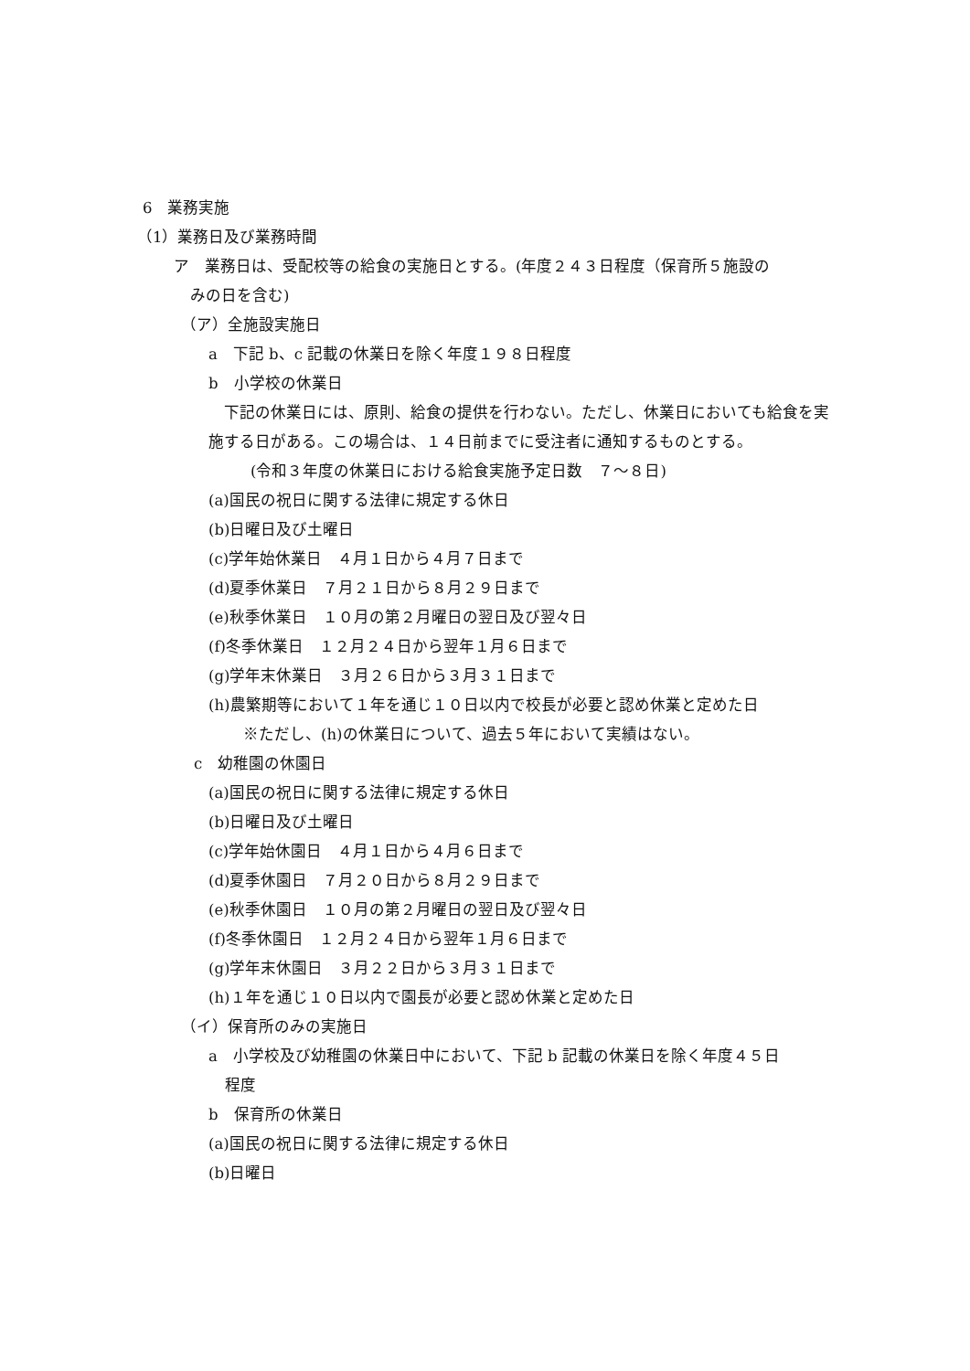6　業務実施
（1）業務日及び業務時間
ア　業務日は、受配校等の給食の実施日とする。(年度２４３日程度（保育所５施設の
みの日を含む)
（ア）全施設実施日
a　下記 b、c 記載の休業日を除く年度１９８日程度
b　小学校の休業日
　下記の休業日には、原則、給食の提供を行わない。ただし、休業日においても給食を実施する日がある。この場合は、１４日前までに受注者に通知するものとする。
(令和３年度の休業日における給食実施予定日数　７～８日)
(a)国民の祝日に関する法律に規定する休日
(b)日曜日及び土曜日
(c)学年始休業日　４月１日から４月７日まで
(d)夏季休業日　７月２１日から８月２９日まで
(e)秋季休業日　１０月の第２月曜日の翌日及び翌々日
(f)冬季休業日　１２月２４日から翌年１月６日まで
(g)学年末休業日　３月２６日から３月３１日まで
(h)農繁期等において１年を通じ１０日以内で校長が必要と認め休業と定めた日
※ただし、(h)の休業日について、過去５年において実績はない。
c　幼稚園の休園日
(a)国民の祝日に関する法律に規定する休日
(b)日曜日及び土曜日
(c)学年始休園日　４月１日から４月６日まで
(d)夏季休園日　７月２０日から８月２９日まで
(e)秋季休園日　１０月の第２月曜日の翌日及び翌々日
(f)冬季休園日　１２月２４日から翌年１月６日まで
(g)学年末休園日　３月２２日から３月３１日まで
(h)１年を通じ１０日以内で園長が必要と認め休業と定めた日
（イ）保育所のみの実施日
a　小学校及び幼稚園の休業日中において、下記 b 記載の休業日を除く年度４５日
程度
b　保育所の休業日
(a)国民の祝日に関する法律に規定する休日
(b)日曜日